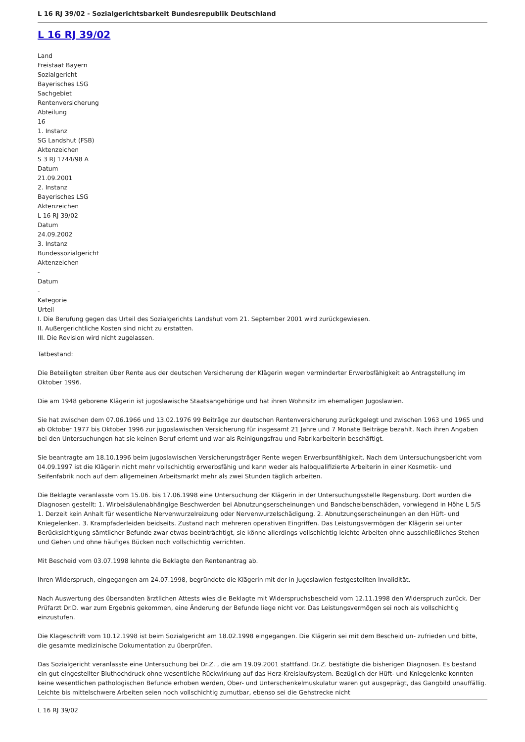L 16 RJ 39/02 - Sozialgerichtsbarkeit Bundesrepublik Deutschland
L 16 RJ 39/02
Land
Freistaat Bayern
Sozialgericht
Bayerisches LSG
Sachgebiet
Rentenversicherung
Abteilung
16
1. Instanz
SG Landshut (FSB)
Aktenzeichen
S 3 RJ 1744/98 A
Datum
21.09.2001
2. Instanz
Bayerisches LSG
Aktenzeichen
L 16 RJ 39/02
Datum
24.09.2002
3. Instanz
Bundessozialgericht
Aktenzeichen
-
Datum
-
Kategorie
Urteil
I. Die Berufung gegen das Urteil des Sozialgerichts Landshut vom 21. September 2001 wird zurückgewiesen.
II. Außergerichtliche Kosten sind nicht zu erstatten.
III. Die Revision wird nicht zugelassen.
Tatbestand:
Die Beteiligten streiten über Rente aus der deutschen Versicherung der Klägerin wegen verminderter Erwerbsfähigkeit ab Antragstellung im Oktober 1996.
Die am 1948 geborene Klägerin ist jugoslawische Staatsangehörige und hat ihren Wohnsitz im ehemaligen Jugoslawien.
Sie hat zwischen dem 07.06.1966 und 13.02.1976 99 Beiträge zur deutschen Rentenversicherung zurückgelegt und zwischen 1963 und 1965 und ab Oktober 1977 bis Oktober 1996 zur jugoslawischen Versicherung für insgesamt 21 Jahre und 7 Monate Beiträge bezahlt. Nach ihren Angaben bei den Untersuchungen hat sie keinen Beruf erlernt und war als Reinigungsfrau und Fabrikarbeiterin beschäftigt.
Sie beantragte am 18.10.1996 beim jugoslawischen Versicherungsträger Rente wegen Erwerbsunfähigkeit. Nach dem Untersuchungsbericht vom 04.09.1997 ist die Klägerin nicht mehr vollschichtig erwerbsfähig und kann weder als halbqualifizierte Arbeiterin in einer Kosmetik- und Seifenfabrik noch auf dem allgemeinen Arbeitsmarkt mehr als zwei Stunden täglich arbeiten.
Die Beklagte veranlasste vom 15.06. bis 17.06.1998 eine Untersuchung der Klägerin in der Untersuchungsstelle Regensburg. Dort wurden die Diagnosen gestellt: 1. Wirbelsäulenabhängige Beschwerden bei Abnutzungserscheinungen und Bandscheibenschäden, vorwiegend in Höhe L 5/S 1. Derzeit kein Anhalt für wesentliche Nervenwurzelreizung oder Nervenwurzelschädigung. 2. Abnutzungserscheinungen an den Hüft- und Kniegelenken. 3. Krampfaderleiden beidseits. Zustand nach mehreren operativen Eingriffen. Das Leistungsvermögen der Klägerin sei unter Berücksichtigung sämtlicher Befunde zwar etwas beeinträchtigt, sie könne allerdings vollschichtig leichte Arbeiten ohne ausschließliches Stehen und Gehen und ohne häufiges Bücken noch vollschichtig verrichten.
Mit Bescheid vom 03.07.1998 lehnte die Beklagte den Rentenantrag ab.
Ihren Widerspruch, eingegangen am 24.07.1998, begründete die Klägerin mit der in Jugoslawien festgestellten Invalidität.
Nach Auswertung des übersandten ärztlichen Attests wies die Beklagte mit Widerspruchsbescheid vom 12.11.1998 den Widerspruch zurück. Der Prüfarzt Dr.D. war zum Ergebnis gekommen, eine Änderung der Befunde liege nicht vor. Das Leistungsvermögen sei noch als vollschichtig einzustufen.
Die Klageschrift vom 10.12.1998 ist beim Sozialgericht am 18.02.1998 eingegangen. Die Klägerin sei mit dem Bescheid un- zufrieden und bitte, die gesamte medizinische Dokumentation zu überprüfen.
Das Sozialgericht veranlasste eine Untersuchung bei Dr.Z. , die am 19.09.2001 stattfand. Dr.Z. bestätigte die bisherigen Diagnosen. Es bestand ein gut eingestellter Bluthochdruck ohne wesentliche Rückwirkung auf das Herz-Kreislaufsystem. Bezüglich der Hüft- und Kniegelenke konnten keine wesentlichen pathologischen Befunde erhoben werden, Ober- und Unterschenkelmuskulatur waren gut ausgeprägt, das Gangbild unauffällig. Leichte bis mittelschwere Arbeiten seien noch vollschichtig zumutbar, ebenso sei die Gehstrecke nicht
L 16 RJ 39/02